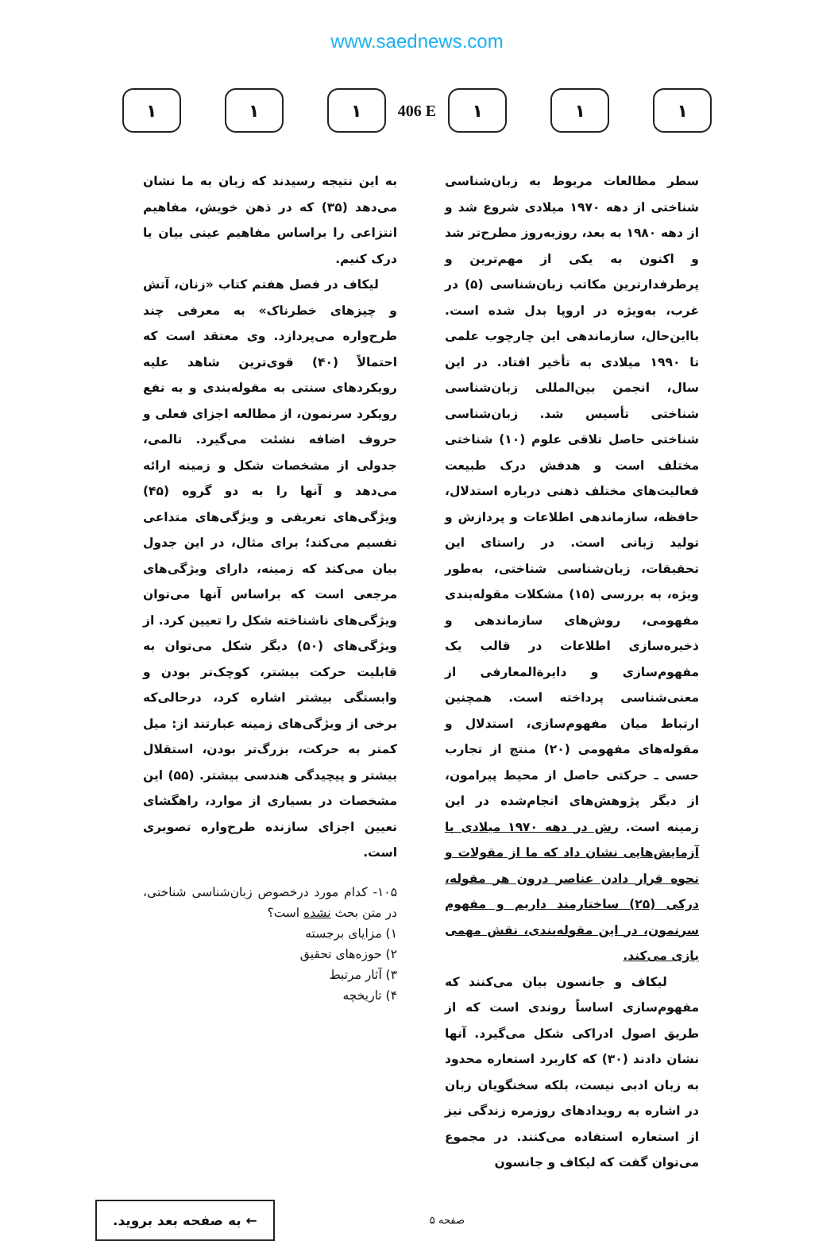www.saednews.com
۱ ۱ ۱
406 E
۱ ۱ ۱
سطر مطالعات مربوط به زبان‌شناسی شناختی از دهه ۱۹۷۰ میلادی شروع شد و از دهه ۱۹۸۰ به بعد، روزبه‌روز مطرح‌تر شد و اکنون به یکی از مهم‌ترین و پرطرفدارترین مکاتب زبان‌شناسی (۵) در غرب، به‌ویژه در اروپا بدل شده است. بااین‌حال، سازماندهی این چارچوب علمی تا ۱۹۹۰ میلادی به تأخیر افتاد. در این سال، انجمن بین‌المللی زبان‌شناسی شناختی تأسیس شد. زبان‌شناسی شناختی حاصل تلاقی علوم (۱۰) شناختی مختلف است و هدفش درک طبیعت فعالیت‌های مختلف ذهنی درباره استدلال، حافظه، سازماندهی اطلاعات و پردازش و تولید زبانی است. در راستای این تحقیقات، زبان‌شناسی شناختی، به‌طور ویژه، به بررسی (۱۵) مشکلات مقوله‌بندی مفهومی، روش‌های سازماندهی و ذخیره‌سازی اطلاعات در قالب یک مفهوم‌سازی و دایرةالمعارفی از معنی‌شناسی پرداخته است. همچنین ارتباط میان مفهوم‌سازی، استدلال و مقوله‌های مفهومی (۲۰) منتج از تجارب حسی ـ حرکتی حاصل از محیط پیرامون، از دیگر پژوهش‌های انجام‌شده در این زمینه است. رش در دهه ۱۹۷۰ میلادی با آزمایش‌هایی نشان داد که ما از مقولات و نحوه قرار دادن عناصر درون هر مقوله، درکی (۲۵) ساختارمند داریم و مفهوم سرنمون، در این مقوله‌بندی، نقش مهمی بازی می‌کند.
لیکاف و جانسون بیان می‌کنند که مفهوم‌سازی اساساً روندی است که از طریق اصول ادراکی شکل می‌گیرد. آنها نشان دادند (۳۰) که کاربرد استعاره محدود به زبان ادبی نیست، بلکه سخنگویان زبان در اشاره به رویدادهای روزمره زندگی نیز از استعاره استفاده می‌کنند. در مجموع می‌توان گفت که لیکاف و جانسون
به این نتیجه رسیدند که زبان به ما نشان می‌دهد (۳۵) که در ذهن خویش، مفاهیم انتزاعی را براساس مفاهیم عینی بیان یا درک کنیم.
لیکاف در فصل هفتم کتاب «زنان، آتش و چیزهای خطرناک» به معرفی چند طرح‌واره می‌پردازد. وی معتقد است که احتمالاً (۴۰) قوی‌ترین شاهد علیه رویکردهای سنتی به مقوله‌بندی و به نفع رویکرد سرنمون، از مطالعه اجزای فعلی و حروف اضافه نشئت می‌گیرد. تالمی، جدولی از مشخصات شکل و زمینه ارائه می‌دهد و آنها را به دو گروه (۴۵) ویژگی‌های تعریفی و ویژگی‌های متداعی تقسیم می‌کند؛ برای مثال، در این جدول بیان می‌کند که زمینه، دارای ویژگی‌های مرجعی است که براساس آنها می‌توان ویژگی‌های ناشناخته شکل را تعیین کرد. از ویژگی‌های (۵۰) دیگر شکل می‌توان به قابلیت حرکت بیشتر، کوچک‌تر بودن و وابستگی بیشتر اشاره کرد، درحالی‌که برخی از ویژگی‌های زمینه عبارتند از: میل کمتر به حرکت، بزرگ‌تر بودن، استقلال بیشتر و پیچیدگی هندسی بیشتر. (۵۵) این مشخصات در بسیاری از موارد، راهگشای تعیین اجزای سازنده طرح‌واره تصویری است.
۱۰۵- کدام مورد درخصوص زبان‌شناسی شناختی، در متن بحث نشده است؟
۱) مزایای برجسته
۲) حوزه‌های تحقیق
۳) آثار مرتبط
۴) تاریخچه
← به صفحه بعد بروید.
صفحه ۵